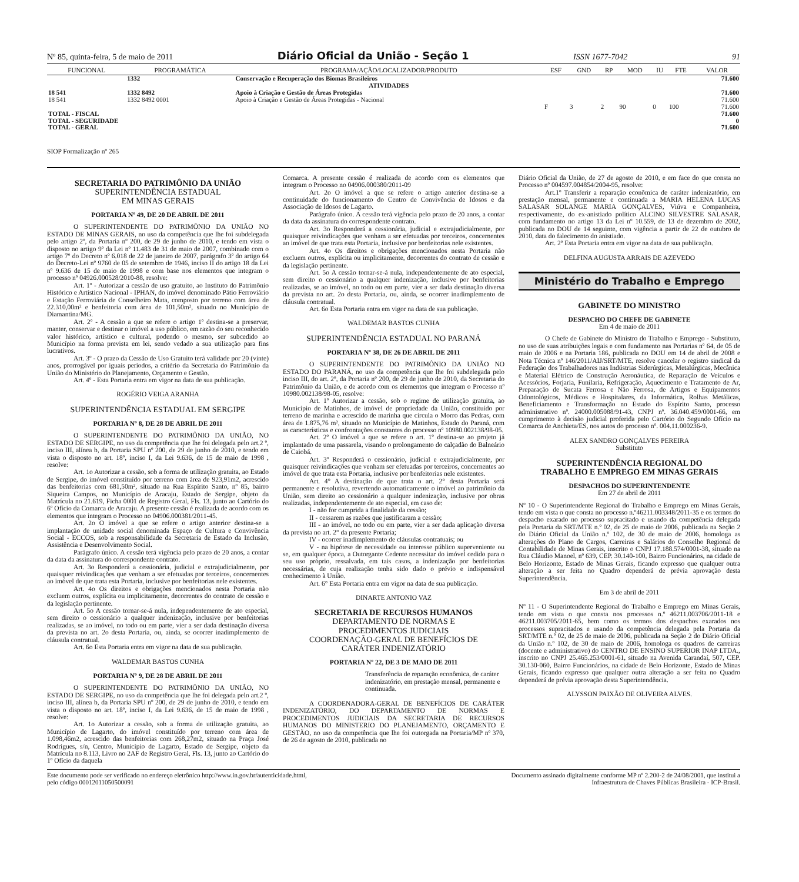Nº 85, quinta-feira, 5 de maio de 2011 Diário Oficial da União - Seção 1 ISSN 1677-7042 91
| FUNCIONAL | PROGRAMÁTICA | PROGRAMA/AÇÃO/LOCALIZADOR/PRODUTO | ESF | GND | RP | MOD | IU | FTE | VALOR |
| --- | --- | --- | --- | --- | --- | --- | --- | --- | --- |
| | 1332 | Conservação e Recuperação dos Biomas Brasileiros | | | | | | | 71.600 |
| | | ATIVIDADES | | | | | | | |
| 18 541 | 1332 8492 | Apoio à Criação e Gestão de Áreas Protegidas | | | | | | | 71.600 |
| 18 541 | 1332 8492 0001 | Apoio à Criação e Gestão de Áreas Protegidas - Nacional | | | | | | | 71.600 |
| | | | F | 3 | 2 | 90 | 0 | 100 | 71.600 |
| TOTAL - FISCAL | | | | | | | | | 71.600 |
| TOTAL - SEGURIDADE | | | | | | | | | 0 |
| TOTAL - GERAL | | | | | | | | | 71.600 |
SIOP Formalização nº 265
SECRETARIA DO PATRIMÔNIO DA UNIÃO
SUPERINTENDÊNCIA ESTADUAL
EM MINAS GERAIS
PORTARIA Nº 49, DE 20 DE ABRIL DE 2011
O SUPERINTENDENTE DO PATRIMÔNIO DA UNIÃO NO ESTADO DE MINAS GERAIS, no uso da competência que lhe foi subdelegada pelo artigo 2º, da Portaria nº 200, de 29 de junho de 2010, e tendo em vista o disposto no artigo 9º da Lei nº 11.483 de 31 de maio de 2007, combinado com o artigo 7º do Decreto nº 6.018 de 22 de janeiro de 2007, parágrafo 3º do artigo 64 do Decreto-Lei nº 9760 de 05 de setembro de 1946, inciso II do artigo 18 da Lei nº 9.636 de 15 de maio de 1998 e com base nos elementos que integram o processo nº 04926.000528/2010-88, resolve:
Art. 1º - Autorizar a cessão de uso gratuito, ao Instituto do Patrimônio Histórico e Artístico Nacional - IPHAN, do imóvel denominado Pátio Ferroviário e Estação Ferroviária de Conselheiro Mata, composto por terreno com área de 22.310,00m² e benfeitoria com área de 101,50m², situado no Município de Diamantina/MG.
Art. 2º - A cessão a que se refere o artigo 1º destina-se a preservar, manter, conservar e destinar o imóvel a uso público, em razão do seu reconhecido valor histórico, artístico e cultural, podendo o mesmo, ser subcedido ao Município na forma prevista em lei, sendo vedado a sua utilização para fins lucrativos.
Art. 3º - O prazo da Cessão de Uso Gratuito terá validade por 20 (vinte) anos, prorrogável por iguais períodos, a critério da Secretaria do Patrimônio da União do Ministério do Planejamento, Orçamento e Gestão.
Art. 4º - Esta Portaria entra em vigor na data de sua publicação.
ROGÉRIO VEIGA ARANHA
SUPERINTENDÊNCIA ESTADUAL EM SERGIPE
PORTARIA Nº 8, DE 28 DE ABRIL DE 2011
O SUPERINTENDENTE DO PATRIMÔNIO DA UNIÃO, NO ESTADO DE SERGIPE, no uso da competência que lhe foi delegada pelo art.2 º, inciso III, alínea b, da Portaria SPU nº 200, de 29 de junho de 2010, e tendo em vista o disposto no art. 18º, inciso I, da Lei 9.636, de 15 de maio de 1998 , resolve:
Art. 1o Autorizar a cessão, sob a forma de utilização gratuita, ao Estado de Sergipe, do imóvel constituído por terreno com área de 923,91m2, acrescido das benfeitorias com 681,50m², situado na Rua Espírito Santo, nº 85, bairro Siqueira Campos, no Município de Aracaju, Estado de Sergipe, objeto da Matrícula no 21.619, Ficha 0001 de Registro Geral, Fls. 13, junto ao Cartório do 6º Ofício da Comarca de Aracaju. A presente cessão é realizada de acordo com os elementos que integram o Processo no 04906.000381/2011-45.
Art. 2o O imóvel a que se refere o artigo anterior destina-se a implantação de unidade social denominada Espaço de Cultura e Convivência Social - ECCOS, sob a responsabilidade da Secretaria de Estado da Inclusão, Assistência e Desenvolvimento Social.
Parágrafo único. A cessão terá vigência pelo prazo de 20 anos, a contar da data da assinatura do correspondente contrato.
Art. 3o Responderá a cessionária, judicial e extrajudicialmente, por quaisquer reivindicações que venham a ser efetuadas por terceiros, concernentes ao imóvel de que trata esta Portaria, inclusive por benfeitorias nele existentes.
Art. 4o Os direitos e obrigações mencionados nesta Portaria não excluem outros, explícita ou implicitamente, decorrentes do contrato de cessão e da legislação pertinente.
Art. 5o A cessão tornar-se-á nula, independentemente de ato especial, sem direito o cessionário a qualquer indenização, inclusive por benfeitorias realizadas, se ao imóvel, no todo ou em parte, vier a ser dada destinação diversa da prevista no art. 2o desta Portaria, ou, ainda, se ocorrer inadimplemento de cláusula contratual.
Art. 6o Esta Portaria entra em vigor na data de sua publicação.
WALDEMAR BASTOS CUNHA
PORTARIA Nº 9, DE 28 DE ABRIL DE 2011
O SUPERINTENDENTE DO PATRIMÔNIO DA UNIÃO, NO ESTADO DE SERGIPE, no uso da competência que lhe foi delegada pelo art.2 º, inciso III, alínea b, da Portaria SPU nº 200, de 29 de junho de 2010, e tendo em vista o disposto no art. 18º, inciso I, da Lei 9.636, de 15 de maio de 1998 , resolve:
Art. 1o Autorizar a cessão, sob a forma de utilização gratuita, ao Município de Lagarto, do imóvel constituído por terreno com área de 1.098,46m2, acrescido das benfeitorias com 268,27m2, situado na Praça José Rodrigues, s/n, Centro, Município de Lagarto, Estado de Sergipe, objeto da Matrícula no 8.113, Livro no 2AF de Registro Geral, Fls. 13, junto ao Cartório do 1º Ofício da daquela
Comarca. A presente cessão é realizada de acordo com os elementos que integram o Processo no 04906.000380/2011-09
Art. 2o O imóvel a que se refere o artigo anterior destina-se a continuidade do funcionamento do Centro de Convivência de Idosos e da Associação de Idosos de Lagarto.
Parágrafo único. A cessão terá vigência pelo prazo de 20 anos, a contar da data da assinatura do correspondente contrato.
Art. 3o Responderá a cessionária, judicial e extrajudicialmente, por quaisquer reivindicações que venham a ser efetuadas por terceiros, concernentes ao imóvel de que trata esta Portaria, inclusive por benfeitorias nele existentes.
Art. 4o Os direitos e obrigações mencionados nesta Portaria não excluem outros, explícita ou implicitamente, decorrentes do contrato de cessão e da legislação pertinente.
Art. 5o A cessão tornar-se-á nula, independentemente de ato especial, sem direito o cessionário a qualquer indenização, inclusive por benfeitorias realizadas, se ao imóvel, no todo ou em parte, vier a ser dada destinação diversa da prevista no art. 2o desta Portaria, ou, ainda, se ocorrer inadimplemento de cláusula contratual.
Art. 6o Esta Portaria entra em vigor na data de sua publicação.
WALDEMAR BASTOS CUNHA
SUPERINTENDÊNCIA ESTADUAL NO PARANÁ
PORTARIA Nº 38, DE 26 DE ABRIL DE 2011
O SUPERINTENDENTE DO PATRIMÔNIO DA UNIÃO NO ESTADO DO PARANÁ, no uso da competência que lhe foi subdelegada pelo inciso III, do art. 2º, da Portaria nº 200, de 29 de junho de 2010, da Secretaria do Patrimônio da União, e de acordo com os elementos que integram o Processo nº 10980.002138/98-05, resolve:
Art. 1º Autorizar a cessão, sob o regime de utilização gratuita, ao Município de Matinhos, de imóvel de propriedade da União, constituído por terreno de marinha e acrescido de marinha que circula o Morro das Pedras, com área de 1.875,76 m², situado no Município de Matinhos, Estado do Paraná, com as características e confrontações constantes do processo nº 10980.002138/98-05.
Art. 2º O imóvel a que se refere o art. 1º destina-se ao projeto já implantado de uma passarela, visando o prolongamento do calçadão do Balneário de Caiobá.
Art. 3º Responderá o cessionário, judicial e extrajudicialmente, por quaisquer reivindicações que venham ser efetuadas por terceiros, concernentes ao imóvel de que trata esta Portaria, inclusive por benfeitorias nele existentes.
Art. 4° A destinação de que trata o art. 2° desta Portaria será permanente e resolutiva, revertendo automaticamente o imóvel ao patrimônio da União, sem direito ao cessionário a qualquer indenização, inclusive por obras realizadas, independentemente de ato especial, em caso de:
I - não for cumprida a finalidade da cessão;
II - cessarem as razões que justificaram a cessão;
III - ao imóvel, no todo ou em parte, vier a ser dada aplicação diversa da prevista no art. 2° da presente Portaria;
IV - ocorrer inadimplemento de cláusulas contratuais; ou
V - na hipótese de necessidade ou interesse público superveniente ou se, em qualquer época, a Outorgante Cedente necessitar do imóvel cedido para o seu uso próprio, ressalvada, em tais casos, a indenização por benfeitorias necessárias, de cuja realização tenha sido dado o prévio e indispensável conhecimento à União.
Art. 6° Esta Portaria entra em vigor na data de sua publicação.
DINARTE ANTONIO VAZ
SECRETARIA DE RECURSOS HUMANOS
DEPARTAMENTO DE NORMAS E
PROCEDIMENTOS JUDICIAIS
COORDENAÇÃO-GERAL DE BENEFÍCIOS DE
CARÁTER INDENIZATÓRIO
PORTARIA Nº 22, DE 3 DE MAIO DE 2011
Transferência de reparação econômica, de caráter indenizatório, em prestação mensal, permanente e continuada.
A COORDENADORA-GERAL DE BENEFÍCIOS DE CARÁTER INDENIZATÓRIO, DO DEPARTAMENTO DE NORMAS E PROCEDIMENTOS JUDICIAIS DA SECRETARIA DE RECURSOS HUMANOS DO MINISTERIO DO PLANEJAMENTO, ORÇAMENTO E GESTÃO, no uso da competência que lhe foi outorgada na Portaria/MP nº 370, de 26 de agosto de 2010, publicada no
Diário Oficial da União, de 27 de agosto de 2010, e em face do que consta no Processo nº 004597.004854/2004-95, resolve:
Art.1º Transferir a reparação econômica de caráter indenizatório, em prestação mensal, permanente e continuada a MARIA HELENA LUCAS SALASAR SOLANGE MARIA GONÇALVES, Viúva e Companheira, respectivamente, do ex-anistiado político ALCINO SILVESTRE SALASAR, com fundamento no artigo 13 da Lei nº 10.559, de 13 de dezembro de 2002, publicada no DOU de 14 seguinte, com vigência a partir de 22 de outubro de 2010, data do falecimento do anistiado.
Art. 2º Esta Portaria entra em vigor na data de sua publicação.
DELFINA AUGUSTA ARRAIS DE AZEVEDO
Ministério do Trabalho e Emprego
GABINETE DO MINISTRO
DESPACHO DO CHEFE DE GABINETE
Em 4 de maio de 2011
O Chefe de Gabinete do Ministro do Trabalho e Emprego - Substituto, no uso de suas atribuições legais e com fundamento nas Portarias nº 64, de 05 de maio de 2006 e na Portaria 186, publicada no DOU em 14 de abril de 2008 e Nota Técnica nº 146/2011/AIJ/SRT/MTE, resolve cancelar o registro sindical da Federação dos Trabalhadores nas Indústrias Siderúrgicas, Metalúrgicas, Mecânica e Material Elétrico de Construção Aeronáutica, de Reparação de Veículos e Acessórios, Forjaria, Funilaria, Refrigeração, Aquecimento e Tratamento de Ar, Preparação de Sucata Ferrosa e Não Ferrosa, de Artigos e Equipamentos Odontológicos, Médicos e Hospitalares, da Informática, Rolhas Metálicas, Beneficiamento e Transformação no Estado do Espírito Santo, processo administrativo nº. 24000.005088/91-43, CNPJ nº. 36.040.459/0001-66, em cumprimento à decisão judicial proferida pelo Cartório do Segundo Ofício na Comarca de Anchieta/ES, nos autos do processo nº. 004.11.000236-9.
ALEX SANDRO GONÇALVES PEREIRA
Substituto
SUPERINTENDÊNCIA REGIONAL DO
TRABALHO E EMPREGO EM MINAS GERAIS
DESPACHOS DO SUPERINTENDENTE
Em 27 de abril de 2011
Nº 10 - O Superintendente Regional do Trabalho e Emprego em Minas Gerais, tendo em vista o que consta no processo n.º46211.003348/2011-35 e os termos do despacho exarado no processo supracitado e usando da competência delegada pela Portaria da SRT/MTE n.º 02, de 25 de maio de 2006, publicada na Seção 2 do Diário Oficial da União n.º 102, de 30 de maio de 2006, homologa as alterações do Plano de Cargos, Carreiras e Salários do Conselho Regional de Contabilidade de Minas Gerais, inscrito o CNPJ 17.188.574/0001-38, situado na Rua Cláudio Manoel, nº 639, CEP. 30.140-100, Bairro Funcionários, na cidade de Belo Horizonte, Estado de Minas Gerais, ficando expresso que qualquer outra alteração a ser feita no Quadro dependerá de prévia aprovação desta Superintendência.
Em 3 de abril de 2011
Nº 11 - O Superintendente Regional do Trabalho e Emprego em Minas Gerais, tendo em vista o que consta nos processos n.º 46211.003706/2011-18 e 46211.003705/2011-65, bem como os termos dos despachos exarados nos processos supracitados e usando da competência delegada pela Portaria da SRT/MTE n.º 02, de 25 de maio de 2006, publicada na Seção 2 do Diário Oficial da União n.º 102, de 30 de maio de 2006, homologa os quadros de carreiras (docente e administrativo) do CENTRO DE ENSINO SUPERIOR INAP LTDA., inscrito no CNPJ 25.465.253/0001-61, situado na Avenida Carandaí, 507, CEP. 30.130-060, Bairro Funcionários, na cidade de Belo Horizonte, Estado de Minas Gerais, ficando expresso que qualquer outra alteração a ser feita no Quadro dependerá de prévia aprovação desta Superintendência.
ALYSSON PAIXÃO DE OLIVEIRA ALVES.
Este documento pode ser verificado no endereço eletrônico http://www.in.gov.br/autenticidade.html,
pelo código 00012011050500091 Documento assinado digitalmente conforme MP nº 2.200-2 de 24/08/2001, que institui a
Infraestrutura de Chaves Públicas Brasileira - ICP-Brasil.